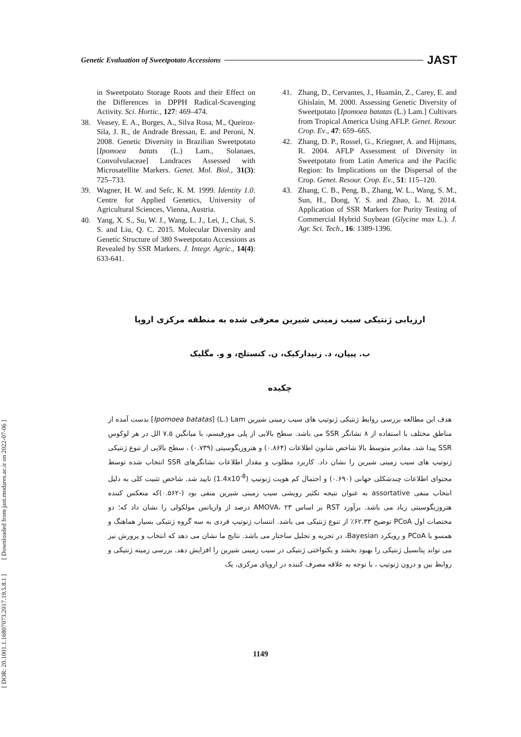Genetic Evaluation of Sweetpotato Accessions JAST
in Sweetpotato Storage Roots and their Effect on the Differences in DPPH Radical-Scavenging Activity. Sci. Hortic., 127: 469–474.
38. Veasey, E. A., Borges, A., Silva Rosa, M., Queiroz-Sila, J. R., de Andrade Bressan, E. and Peroni, N. 2008. Genetic Diversity in Brazilian Sweetpotato [Ipomoea batats (L.) Lam., Solanaes, Convolvulaceae] Landraces Assessed with Microsatellite Markers. Genet. Mol. Biol., 31(3): 725–733.
39. Wagner, H. W. and Sefc, K. M. 1999. Identity 1.0. Centre for Applied Genetics, University of Agricultural Sciences, Vienna, Austria.
40. Yang, X. S., Su, W. J., Wang, L. J., Lei, J., Chai, S. S. and Liu, Q. C. 2015. Molecular Diversity and Genetic Structure of 380 Sweetpotato Accessions as Revealed by SSR Markers. J. Integr. Agric., 14(4): 633-641.
41. Zhang, D., Cervantes, J., Huamán, Z., Carey, E. and Ghislain, M. 2000. Assessing Genetic Diversity of Sweetpotato [Ipomoea batatas (L.) Lam.] Cultivars from Tropical America Using AFLP. Genet. Resour. Crop. Ev., 47: 659–665.
42. Zhang, D. P., Rossel, G., Kriegner, A. and Hijmans, R. 2004. AFLP Assessment of Diversity in Sweetpotato from Latin America and the Pacific Region: Its Implications on the Dispersal of the Crop. Genet. Resour. Crop. Ev., 51: 115–120.
43. Zhang, C. B., Peng, B., Zhang, W. L., Wang, S. M., Sun, H., Dong, Y. S. and Zhao, L. M. 2014. Application of SSR Markers for Purity Testing of Commercial Hybrid Soybean (Glycine max L.). J. Agr. Sci. Tech., 16: 1389-1396.
ارزیابی ژنتیکی سیب زمینی شیرین معرفی شده به منطقه مرکزی اروپا
ب. پیپان، د. زنیدارکیک، ن. کنستلج، و و. مگلیک
چکیده
هدف این مطالعه بررسی روابط ژنتیکی ژنوتیپ های سیب زمینی شیرین Ipomoea batatas] (L.) Lam] بدست آمده از مناطق مختلف با استفاده از ۸ نشانگر SSR می باشد. سطح بالایی از پلی مورفیسم، با میانگین ۷.۵ الل در هر لوکوس SSR پیدا شد. مقادیر متوسط بالا شاخص شانون اطلاعات (۰.۸۶۴) و هتروزیگوسیتی (۰.۷۳۹) ، سطح بالایی از تنوع ژنتیکی ژنوتیپ های سیب زمینی شیرین را نشان داد. کاربرد مطلوب و مقدار اطلاعات نشانگرهای SSR انتخاب شده توسط محتوای اطلاعات چندشکلی جهانی (۰.۶۹۰) و احتمال کم هویت ژنوتیپ (1.4x10<sup>-8</sup>) تایید شد. شاخص تثبیت کلی به دلیل انتخاب منفی assortative به عنوان نتیجه تکثیر رویشی سیب زمینی شیرین منفی بود (-۰.۵۶۲)که منعکس کننده هتروزیگوسیتی زیاد می باشد. برآورد RST بر اساس AMOVA، ۲۳ درصد از واریانس مولکولی را نشان داد که؛ دو مختصات اول PCoA توضیح ۶۲.۳۳٪ از تنوع ژنتیکی می باشد. انتساب ژنوتیپ فردی به سه گروه ژنتیکی بسیار هماهنگ و همسو با PCoA و رویکرد Bayesian، در تجزیه و تحلیل ساختار می باشد. نتایج ما نشان می دهد که انتخاب و پرورش نیز می تواند پتانسیل ژنتیکی را بهبود بخشد و یکنواختی ژنتیکی در سیب زمینی شیرین را افزایش دهد. بررسی زمینه ژنتیکی و روابط بین و درون ژنوتیپ ، با توجه به علاقه مصرف کننده در اروپای مرکزی، یک
1149
[ DOR: 20.1001.1.16807073.2017.19.5.8.1 ] [ Downloaded from jast.modares.ac.ir on 2022-07-06 ]